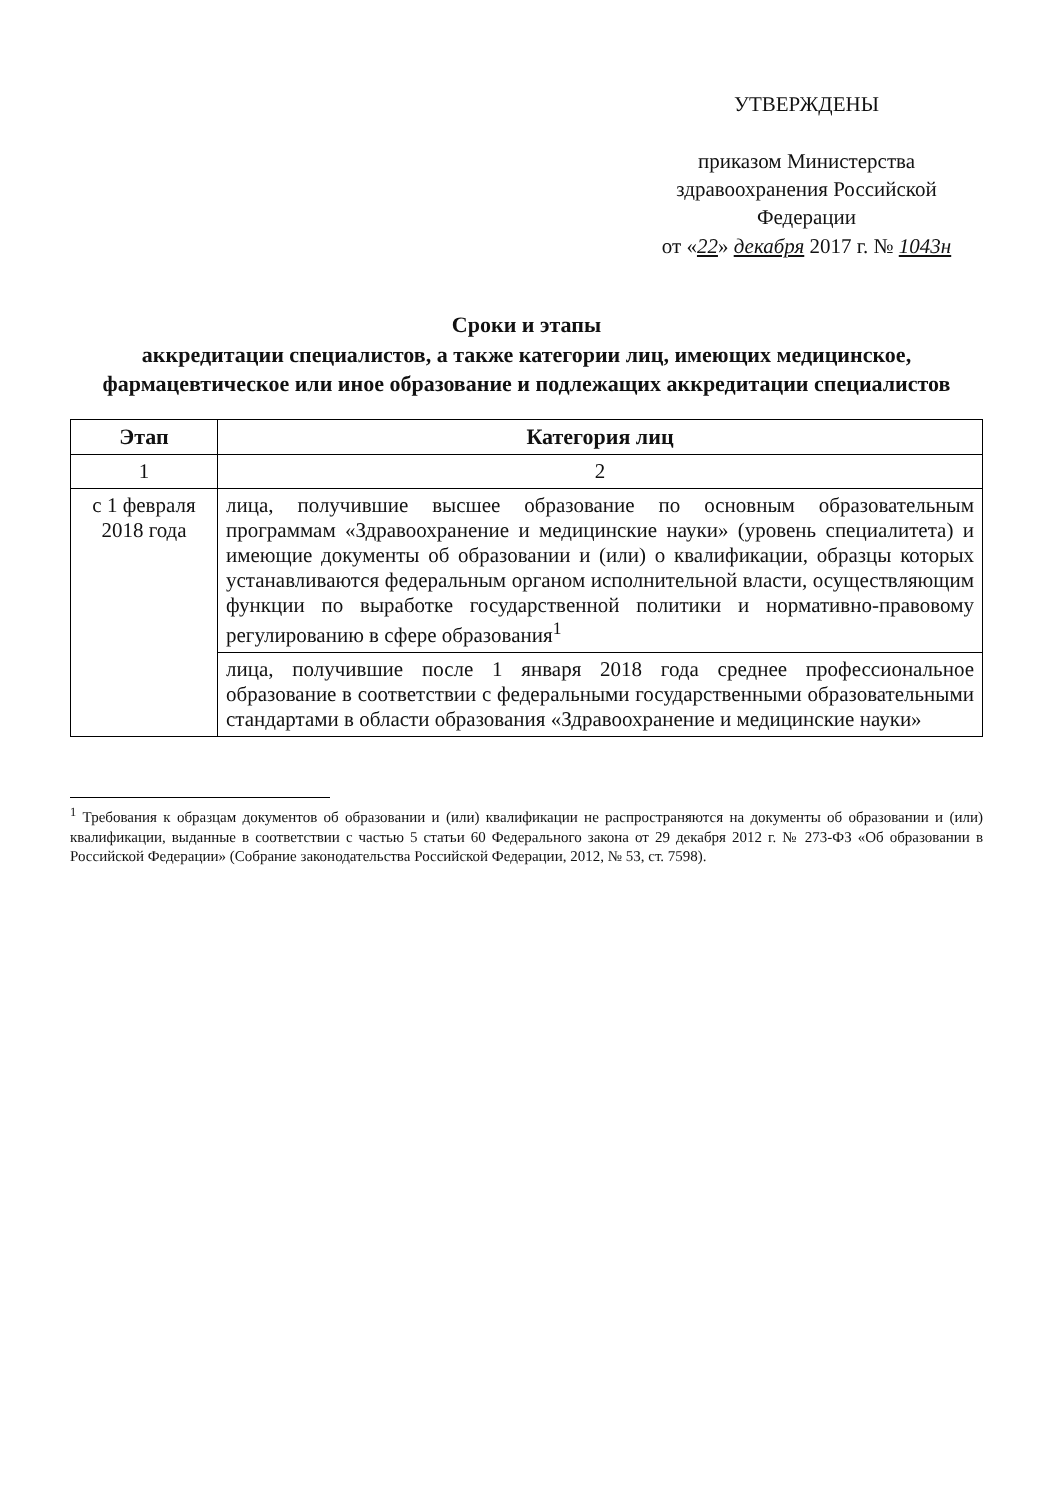УТВЕРЖДЕНЫ
приказом Министерства здравоохранения Российской Федерации
от «22» декабря 2017 г. № 1043н
Сроки и этапы
аккредитации специалистов, а также категории лиц, имеющих медицинское, фармацевтическое или иное образование и подлежащих аккредитации специалистов
| Этап | Категория лиц |
| --- | --- |
| 1 | 2 |
| с 1 февраля 2018 года | лица, получившие высшее образование по основным образовательным программам «Здравоохранение и медицинские науки» (уровень специалитета) и имеющие документы об образовании и (или) о квалификации, образцы которых устанавливаются федеральным органом исполнительной власти, осуществляющим функции по выработке государственной политики и нормативно-правовому регулированию в сфере образования<sup>1</sup> |
| | лица, получившие после 1 января 2018 года среднее профессиональное образование в соответствии с федеральными государственными образовательными стандартами в области образования «Здравоохранение и медицинские науки» |
<sup>1</sup> Требования к образцам документов об образовании и (или) квалификации не распространяются на документы об образовании и (или) квалификации, выданные в соответствии с частью 5 статьи 60 Федерального закона от 29 декабря 2012 г. № 273-ФЗ «Об образовании в Российской Федерации» (Собрание законодательства Российской Федерации, 2012, № 53, ст. 7598).